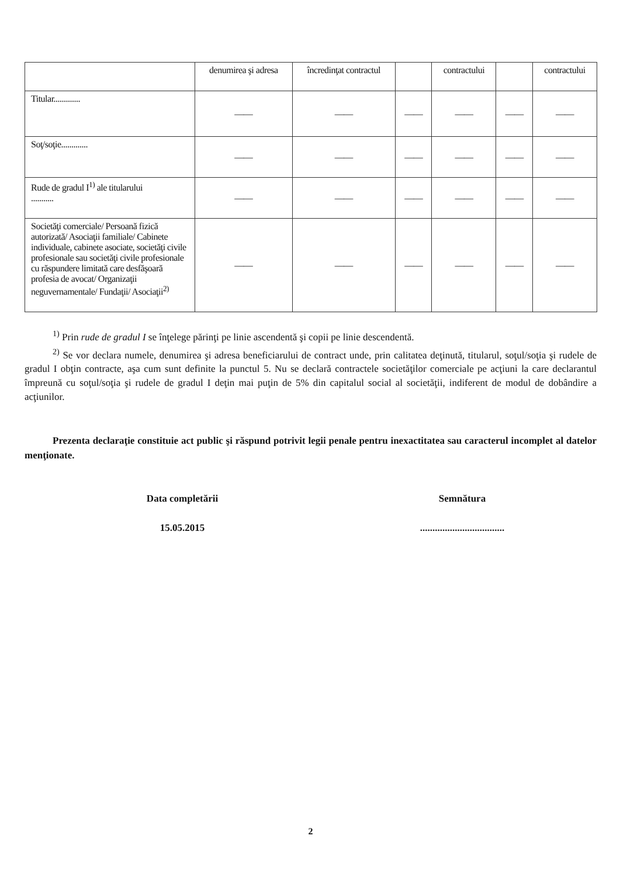| | denumirea şi adresa | încredinţat contractul | | contractului | | contractului |
| --- | --- | --- | --- | --- | --- | --- |
| Titular............. | —— | —— | —— | —— | —— | —— |
| Soţ/soţie............. | —— | —— | —— | —— | —— | —— |
| Rude de gradul I<sup>1)</sup> ale titularului ........... | —— | —— | —— | —— | —— | —— |
| Societăţi comerciale/ Persoană fizică autorizată/ Asociaţii familiale/ Cabinete individuale, cabinete asociate, societăţi civile profesionale sau societăţi civile profesionale cu răspundere limitată care desfăşoară profesia de avocat/ Organizaţii neguvernamentale/ Fundaţii/ Asociaţii<sup>2)</sup> | —— | —— | —— | —— | —— | —— |
<sup>1)</sup> Prin rude de gradul I se înţelege părinţi pe linie ascendentă şi copii pe linie descendentă.
<sup>2)</sup> Se vor declara numele, denumirea şi adresa beneficiarului de contract unde, prin calitatea deţinută, titularul, soţul/soţia şi rudele de gradul I obţin contracte, aşa cum sunt definite la punctul 5. Nu se declară contractele societăţilor comerciale pe acţiuni la care declarantul împreună cu soţul/soţia şi rudele de gradul I deţin mai puţin de 5% din capitalul social al societăţii, indiferent de modul de dobândire a acţiunilor.
Prezenta declaraţie constituie act public şi răspund potrivit legii penale pentru inexactitatea sau caracterul incomplet al datelor menţionate.
Data completării
15.05.2015
Semnătura
..................................
2